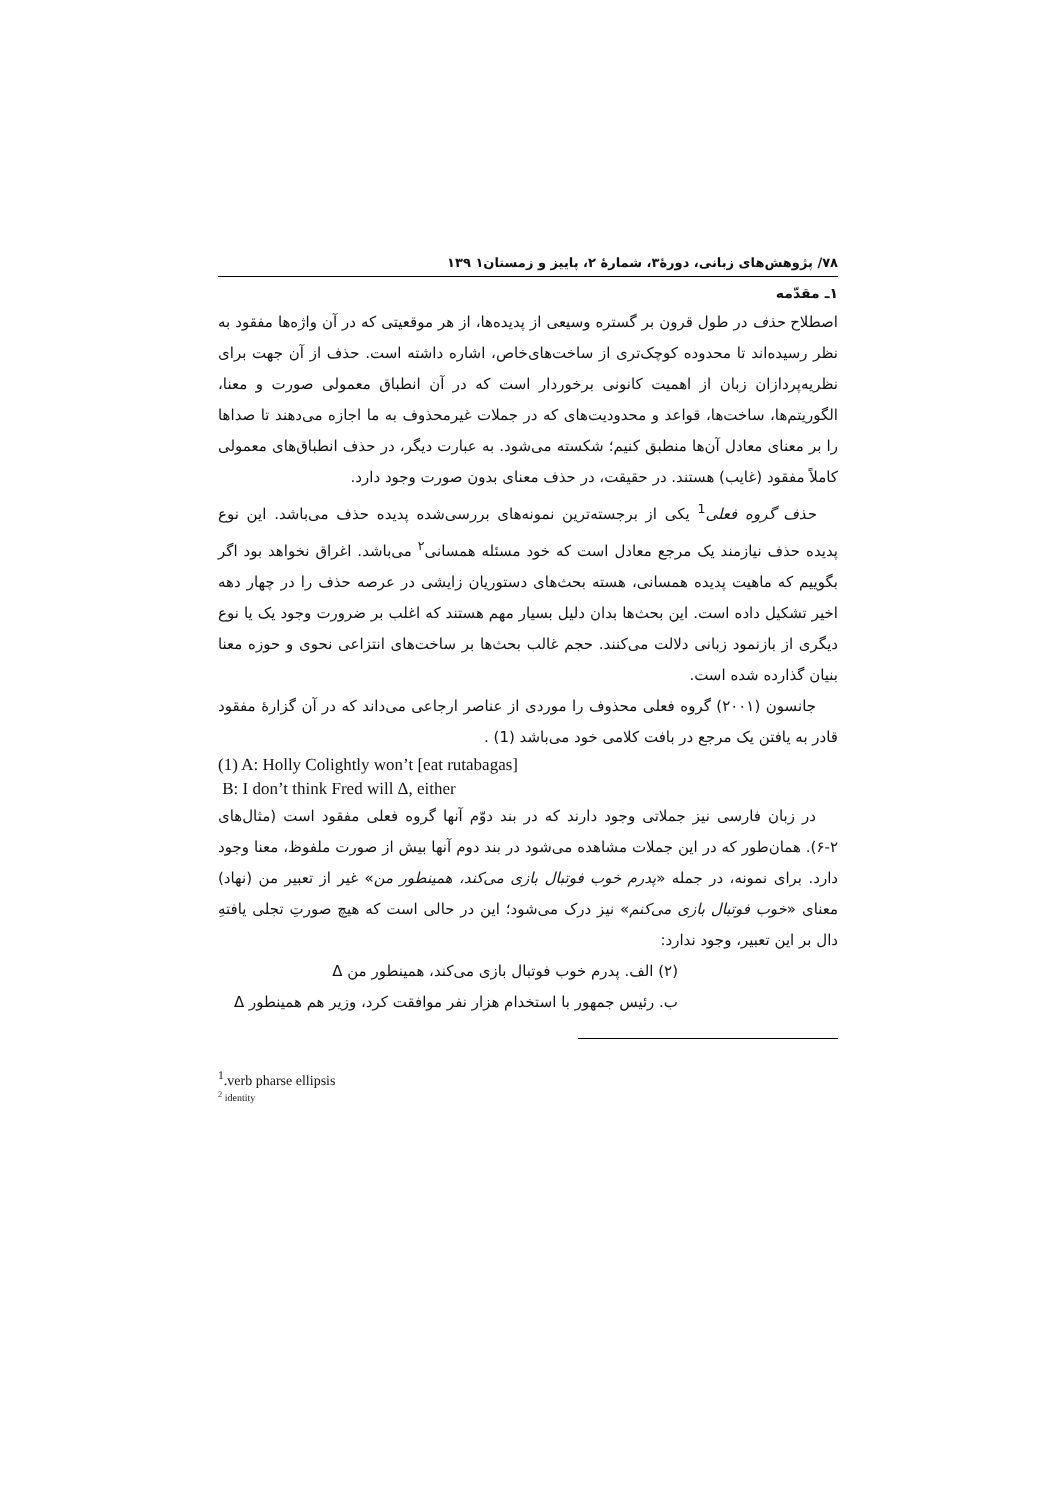۷۸/ پژوهش‌های زبانی، دورهٔ۳، شمارهٔ ۲، پاییز و زمستان۱ ۱۳۹
۱ـ مقدّمه
اصطلاح حذف در طول قرون بر گستره وسیعی از پدیده‌ها، از هر موقعیتی که در آن واژه‌ها مفقود به نظر رسیده‌اند تا محدوده کوچک‌تری از ساخت‌های‌خاص، اشاره داشته است. حذف از آن جهت برای نظریه‌پردازان زبان از اهمیت کانونی برخوردار است که در آن انطباق معمولی صورت و معنا، الگوریتم‌ها، ساخت‌ها، قواعد و محدودیت‌های که در جملات غیرمحذوف به ما اجازه می‌دهند تا صداها را بر معنای معادل آن‌ها منطبق کنیم؛ شکسته می‌شود. به عبارت دیگر، در حذف انطباق‌های معمولی کاملاً مفقود (غایب) هستند. در حقیقت، در حذف معنای بدون صورت وجود دارد.
حذف گروه فعلی<sup>1</sup> یکی از برجسته‌ترین نمونه‌های بررسی‌شده پدیده حذف می‌باشد. این نوع پدیده حذف نیازمند یک مرجع معادل است که خود مسئله همسانی<sup>۲</sup> می‌باشد. اغراق نخواهد بود اگر بگوییم که ماهیت پدیده همسانی، هسته بحث‌های دستوریان زایشی در عرصه حذف را در چهار دهه اخیر تشکیل داده است. این بحث‌ها بدان دلیل بسیار مهم هستند که اغلب بر ضرورت وجود یک یا نوع دیگری از بازنمود زبانی دلالت می‌کنند. حجم غالب بحث‌ها بر ساخت‌های انتزاعی نحوی و حوزه معنا بنیان گذارده شده است.
جانسون (۲۰۰۱) گروه فعلی محذوف را موردی از عناصر ارجاعی می‌داند که در آن گزارهٔ مفقود قادر به یافتن یک مرجع در بافت کلامی خود می‌باشد (1) .
(1) A: Holly Colightly won’t [eat rutabagas]
B: I don’t think Fred will Δ, either
در زبان فارسی نیز جملاتی وجود دارند که در بند دوّم آنها گروه فعلی مفقود است (مثال‌های ۲-۶). همان‌طور که در این جملات مشاهده می‌شود در بند دوم آنها بیش از صورت ملفوظ، معنا وجود دارد. برای نمونه، در جمله «پدرم خوب فوتبال بازی می‌کند، همینطور من» غیر از تعبیر من (نهاد) معنای «خوب فوتبال بازی می‌کنم» نیز درک می‌شود؛ این در حالی است که هیچ صورتِ تجلی یافتهِ دال بر این تعبیر، وجود ندارد:
(۲) الف. پدرم خوب فوتبال بازی می‌کند، همینطور من Δ
ب. رئیس جمهور با استخدام هزار نفر موافقت کرد، وزیر هم همینطور Δ
<sup>1</sup>.verb pharse ellipsis
<sup>2</sup> identity